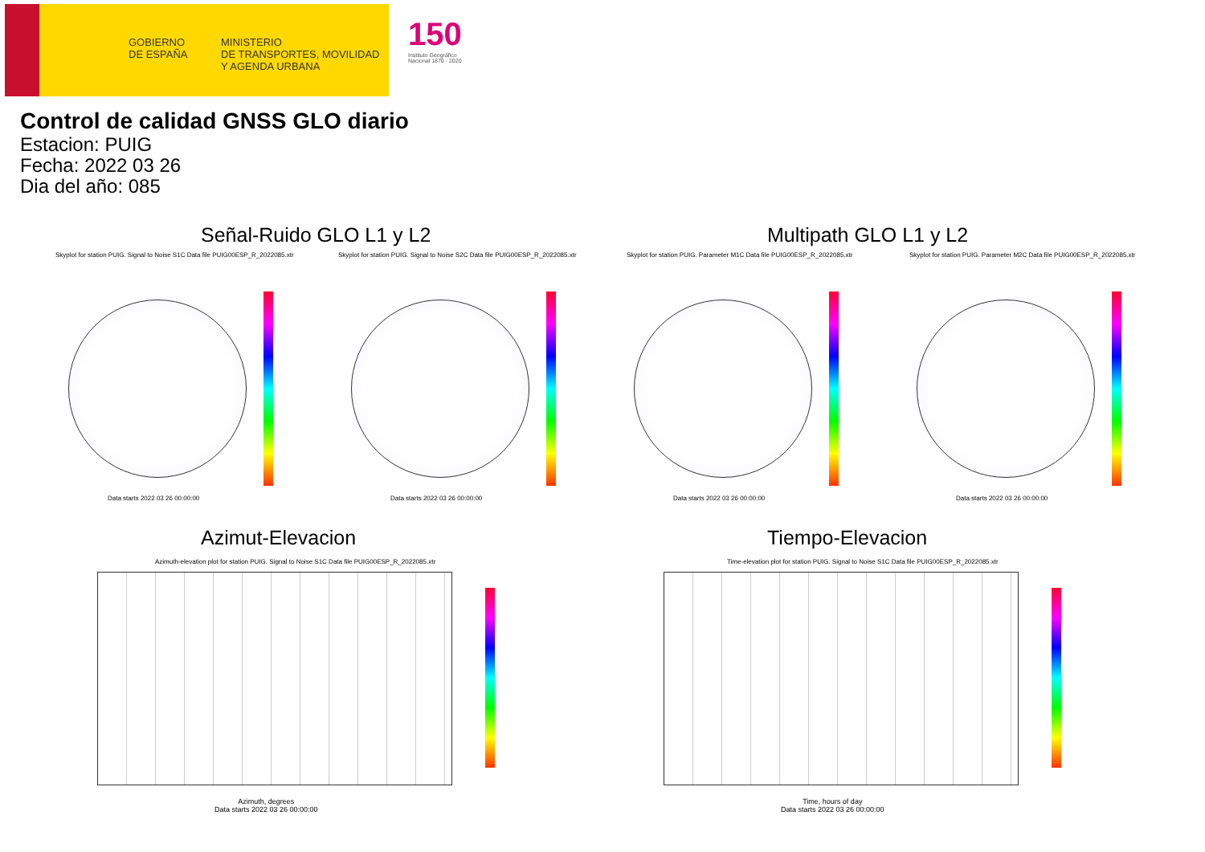GOBIERNO
DE ESPAÑA
MINISTERIO
DE TRANSPORTES, MOVILIDAD
Y AGENDA URBANA
150
Instituto Geográfico Nacional 1870 · 2020
Control de calidad GNSS GLO diario
Estacion: PUIG
Fecha: 2022 03 26
Dia del año: 085
Señal-Ruido GLO L1 y L2 Multipath GLO L1 y L2
Skyplot for station PUIG. Signal to Noise S1C Data file PUIG00ESP_R_2022085.xtr
Skyplot for station PUIG. Signal to Noise S2C Data file PUIG00ESP_R_2022085.xtr
Skyplot for station PUIG. Parameter M1C Data file PUIG00ESP_R_2022085.xtr
Skyplot for station PUIG. Parameter M2C Data file PUIG00ESP_R_2022085.xtr
Data starts 2022 03 26 00:00:00
Data starts 2022 03 26 00:00:00
Data starts 2022 03 26 00:00:00
Data starts 2022 03 26 00:00:00
Azimut-Elevacion Tiempo-Elevacion
Azimuth-elevation plot for station PUIG. Signal to Noise S1C Data file PUIG00ESP_R_2022085.xtr
Time-elevation plot for station PUIG. Signal to Noise S1C Data file PUIG00ESP_R_2022085.xtr
Azimuth, degrees
Data starts 2022 03 26 00:00:00
Time, hours of day
Data starts 2022 03 26 00:00:00